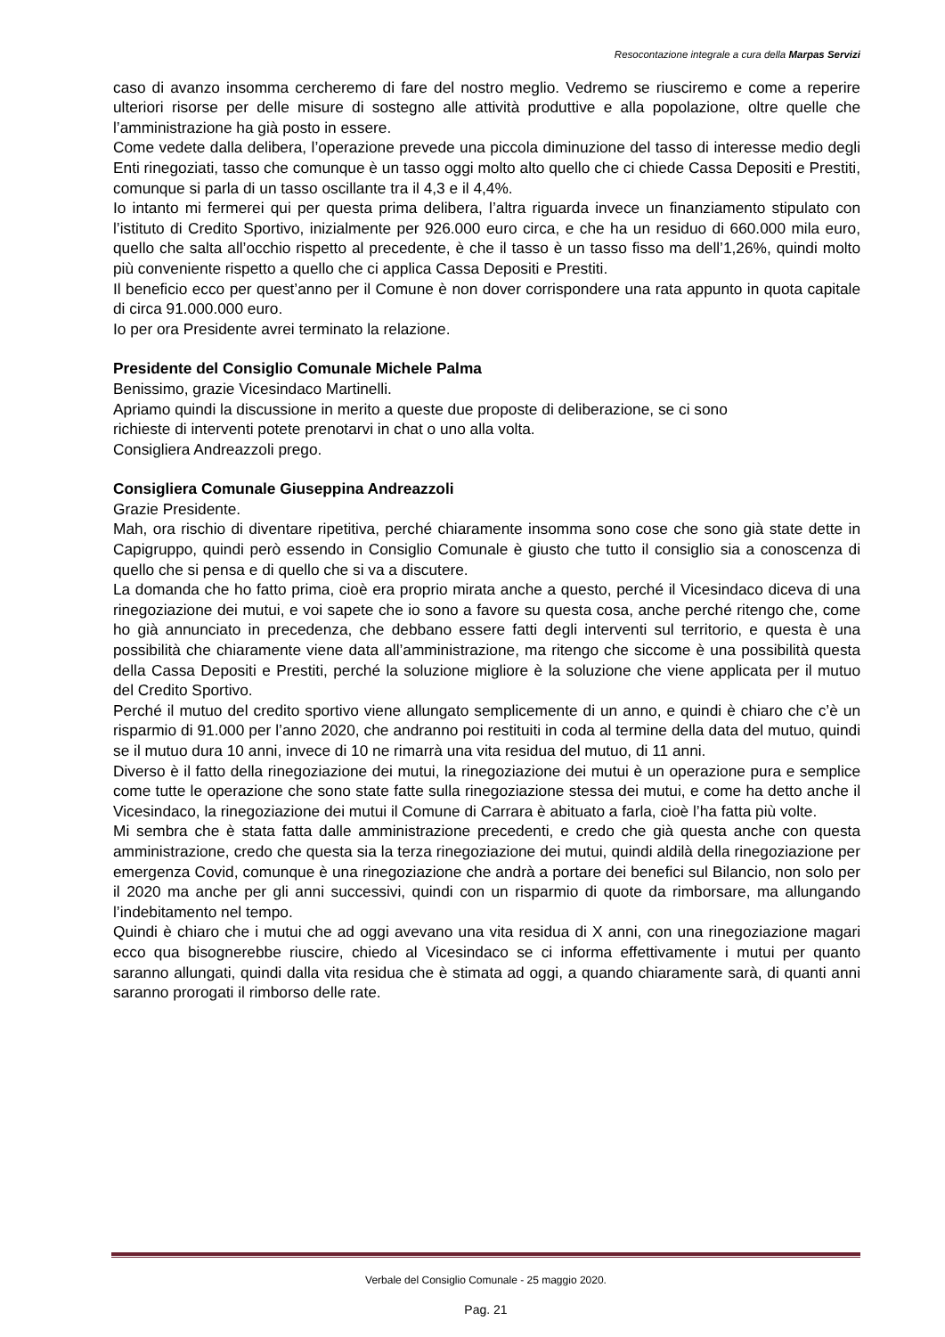Resocontazione integrale a cura della Marpas Servizi
caso di avanzo insomma cercheremo di fare del nostro meglio. Vedremo se riusciremo e come a reperire ulteriori risorse per delle misure di sostegno alle attività produttive e alla popolazione, oltre quelle che l’amministrazione ha già posto in essere.
Come vedete dalla delibera, l’operazione prevede una piccola diminuzione del tasso di interesse medio degli Enti rinegoziati, tasso che comunque è un tasso oggi molto alto quello che ci chiede Cassa Depositi e Prestiti, comunque si parla di un tasso oscillante tra il 4,3 e il 4,4%.
Io intanto mi fermerei qui per questa prima delibera, l’altra riguarda invece un finanziamento stipulato con l’istituto di Credito Sportivo, inizialmente per 926.000 euro circa, e che ha un residuo di 660.000 mila euro, quello che salta all’occhio rispetto al precedente, è che il tasso è un tasso fisso ma dell’1,26%, quindi molto più conveniente rispetto a quello che ci applica Cassa Depositi e Prestiti.
Il beneficio ecco per quest’anno per il Comune è non dover corrispondere una rata appunto in quota capitale di circa 91.000.000 euro.
Io per ora Presidente avrei terminato la relazione.
Presidente del Consiglio Comunale Michele Palma
Benissimo, grazie Vicesindaco Martinelli.
Apriamo quindi la discussione in merito a queste due proposte di deliberazione, se ci sono
richieste di interventi potete prenotarvi in chat o uno alla volta.
Consigliera Andreazzoli prego.
Consigliera Comunale Giuseppina Andreazzoli
Grazie Presidente.
Mah, ora rischio di diventare ripetitiva, perché chiaramente insomma sono cose che sono già state dette in Capigruppo, quindi però essendo in Consiglio Comunale è giusto che tutto il consiglio sia a conoscenza di quello che si pensa e di quello che si va a discutere.
La domanda che ho fatto prima, cioè era proprio mirata anche a questo, perché il Vicesindaco diceva di una rinegoziazione dei mutui, e voi sapete che io sono a favore su questa cosa, anche perché ritengo che, come ho già annunciato in precedenza, che debbano essere fatti degli interventi sul territorio, e questa è una possibilità che chiaramente viene data all’amministrazione, ma ritengo che siccome è una possibilità questa della Cassa Depositi e Prestiti, perché la soluzione migliore è la soluzione che viene applicata per il mutuo del Credito Sportivo.
Perché il mutuo del credito sportivo viene allungato semplicemente di un anno, e quindi è chiaro che c’è un risparmio di 91.000 per l’anno 2020, che andranno poi restituiti in coda al termine della data del mutuo, quindi se il mutuo dura 10 anni, invece di 10 ne rimarrà una vita residua del mutuo, di 11 anni.
Diverso è il fatto della rinegoziazione dei mutui, la rinegoziazione dei mutui è un operazione pura e semplice come tutte le operazione che sono state fatte sulla rinegoziazione stessa dei mutui, e come ha detto anche il Vicesindaco, la rinegoziazione dei mutui il Comune di Carrara è abituato a farla, cioè l’ha fatta più volte.
Mi sembra che è stata fatta dalle amministrazione precedenti, e credo che già questa anche con questa amministrazione, credo che questa sia la terza rinegoziazione dei mutui, quindi aldilà della rinegoziazione per emergenza Covid, comunque è una rinegoziazione che andrà a portare dei benefici sul Bilancio, non solo per il 2020 ma anche per gli anni successivi, quindi con un risparmio di quote da rimborsare, ma allungando l’indebitamento nel tempo.
Quindi è chiaro che i mutui che ad oggi avevano una vita residua di X anni, con una rinegoziazione magari ecco qua bisognerebbe riuscire, chiedo al Vicesindaco se ci informa effettivamente i mutui per quanto saranno allungati, quindi dalla vita residua che è stimata ad oggi, a quando chiaramente sarà, di quanti anni saranno prorogati il rimborso delle rate.
Verbale del Consiglio Comunale - 25 maggio 2020.
Pag. 21